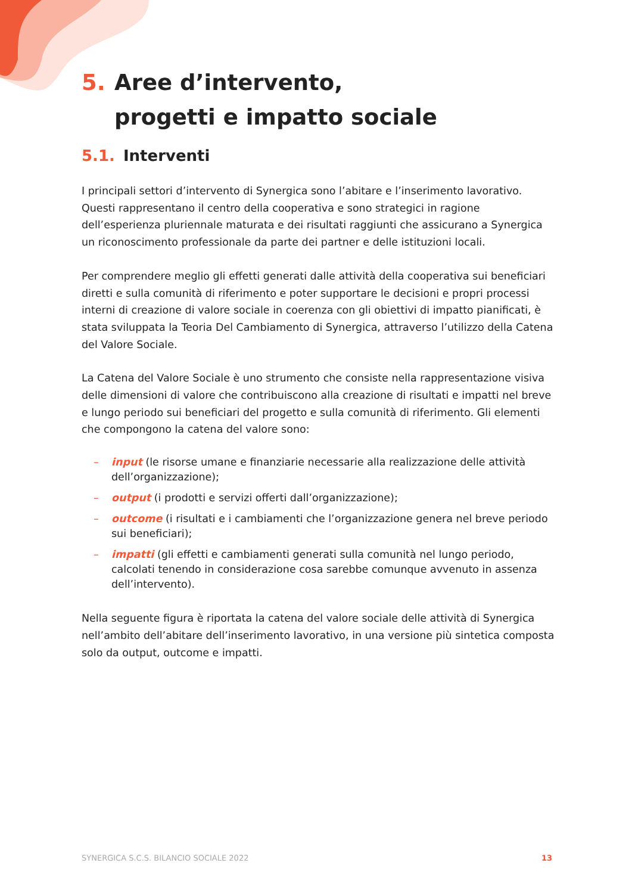5. Aree d’intervento,
progetti e impatto sociale
5.1. Interventi
I principali settori d’intervento di Synergica sono l’abitare e l’inserimento lavorativo. Questi rappresentano il centro della cooperativa e sono strategici in ragione dell’esperienza pluriennale maturata e dei risultati raggiunti che assicurano a Synergica un riconoscimento professionale da parte dei partner e delle istituzioni locali.
Per comprendere meglio gli effetti generati dalle attività della cooperativa sui beneficiari diretti e sulla comunità di riferimento e poter supportare le decisioni e propri processi interni di creazione di valore sociale in coerenza con gli obiettivi di impatto pianificati, è stata sviluppata la Teoria Del Cambiamento di Synergica, attraverso l’utilizzo della Catena del Valore Sociale.
La Catena del Valore Sociale è uno strumento che consiste nella rappresentazione visiva delle dimensioni di valore che contribuiscono alla creazione di risultati e impatti nel breve e lungo periodo sui beneficiari del progetto e sulla comunità di riferimento. Gli elementi che compongono la catena del valore sono:
– input (le risorse umane e finanziarie necessarie alla realizzazione delle attività dell’organizzazione);
– output (i prodotti e servizi offerti dall’organizzazione);
– outcome (i risultati e i cambiamenti che l’organizzazione genera nel breve periodo sui beneficiari);
– impatti (gli effetti e cambiamenti generati sulla comunità nel lungo periodo, calcolati tenendo in considerazione cosa sarebbe comunque avvenuto in assenza dell’intervento).
Nella seguente figura è riportata la catena del valore sociale delle attività di Synergica nell’ambito dell’abitare dell’inserimento lavorativo, in una versione più sintetica composta solo da output, outcome e impatti.
SYNERGICA S.C.S. BILANCIO SOCIALE 2022 13